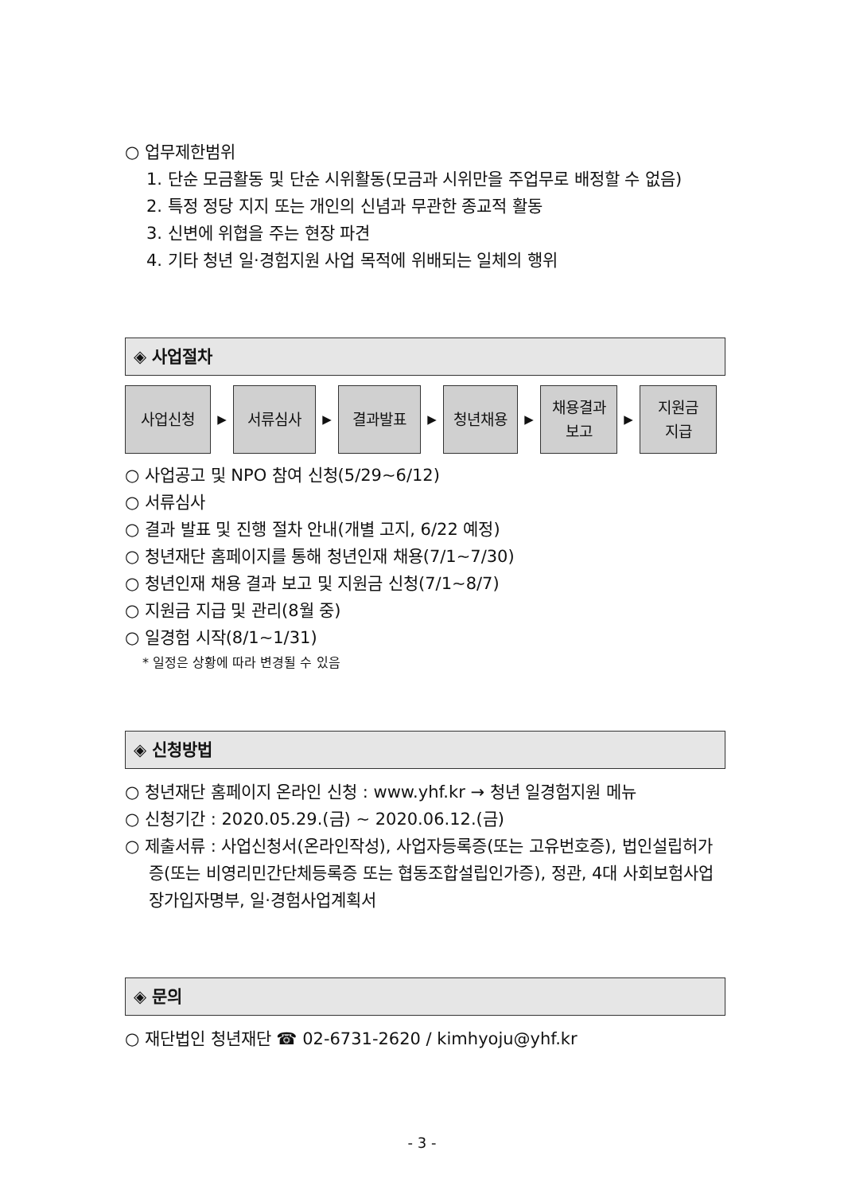○ 업무제한범위
1. 단순 모금활동 및 단순 시위활동(모금과 시위만을 주업무로 배정할 수 없음)
2. 특정 정당 지지 또는 개인의 신념과 무관한 종교적 활동
3. 신변에 위협을 주는 현장 파견
4. 기타 청년 일·경험지원 사업 목적에 위배되는 일체의 행위
◈ 사업절차
사업신청
▶
서류심사
▶
결과발표
▶
청년채용
▶
채용결과
보고
▶
지원금
지급
○ 사업공고 및 NPO 참여 신청(5/29~6/12)
○ 서류심사
○ 결과 발표 및 진행 절차 안내(개별 고지, 6/22 예정)
○ 청년재단 홈페이지를 통해 청년인재 채용(7/1~7/30)
○ 청년인재 채용 결과 보고 및 지원금 신청(7/1~8/7)
○ 지원금 지급 및 관리(8월 중)
○ 일경험 시작(8/1~1/31)
* 일정은 상황에 따라 변경될 수 있음
◈ 신청방법
○ 청년재단 홈페이지 온라인 신청 : www.yhf.kr → 청년 일경험지원 메뉴
○ 신청기간 : 2020.05.29.(금) ~ 2020.06.12.(금)
○ 제출서류 : 사업신청서(온라인작성), 사업자등록증(또는 고유번호증), 법인설립허가증(또는 비영리민간단체등록증 또는 협동조합설립인가증), 정관, 4대 사회보험사업장가입자명부, 일·경험사업계획서
◈ 문의
○ 재단법인 청년재단 ☎ 02-6731-2620 / kimhyoju@yhf.kr
- 3 -